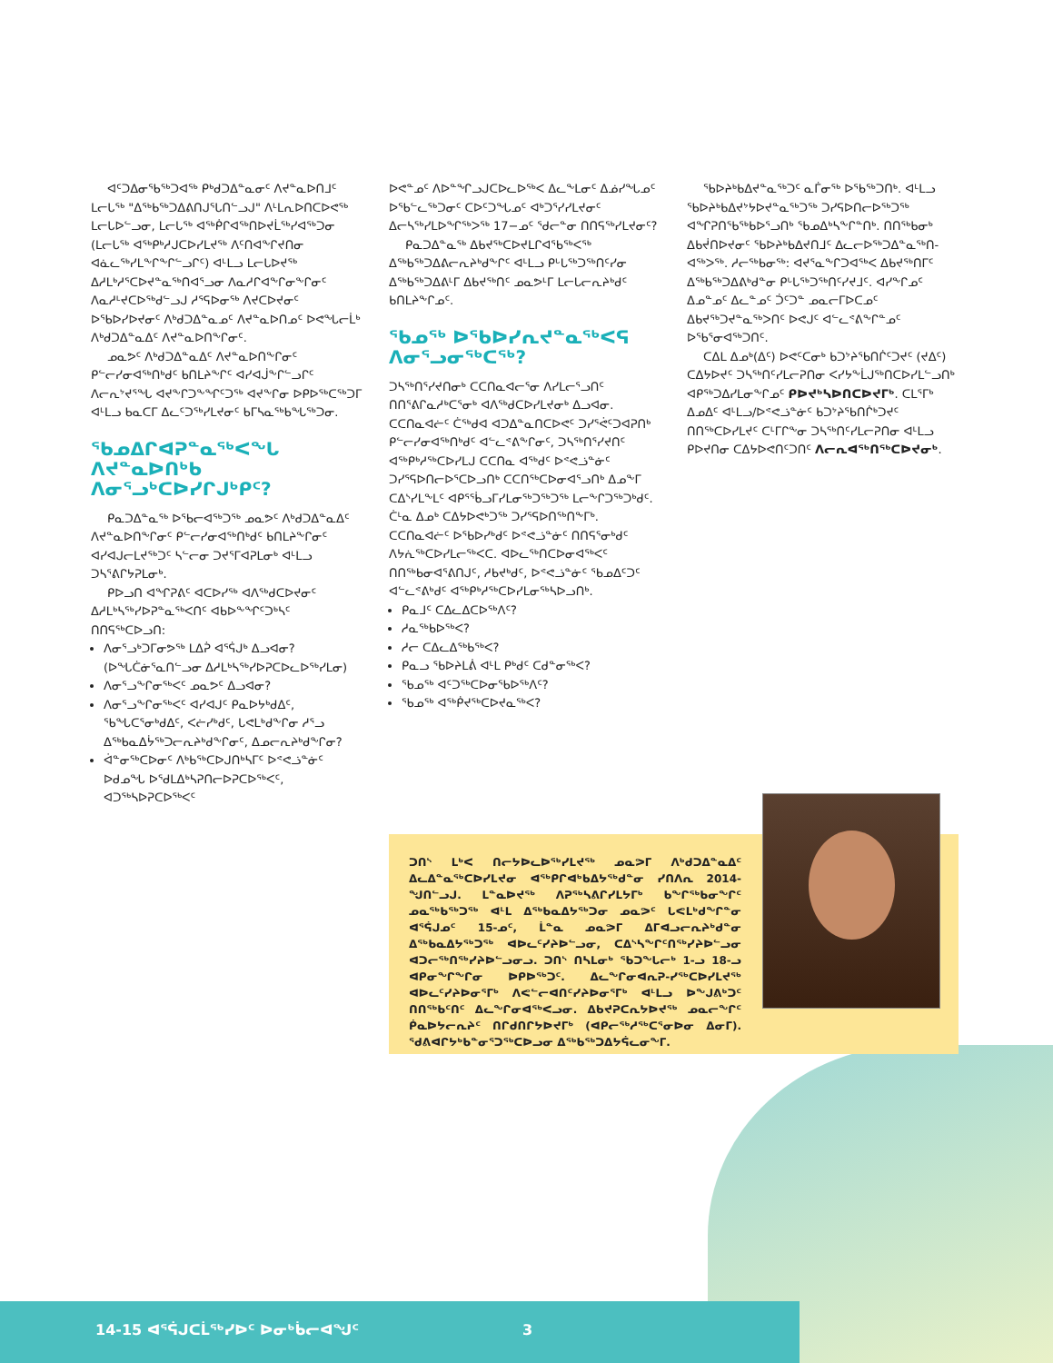ᐊᑦᑐᐃᓂᖃᖅᑐᐊᖅ ᑭᒃᑯᑐᐃᓐᓇᓂᑦ ᐱᔪᓐᓇᐅᑎᒧᑦ ᒪᓕᒐᖅ "ᐃᖅᑲᖅᑐᐃᕕᑎᒍᕐᒐᑎᓪᓗᒍ" ᐱᒻᒪᕆᐅᑎᑕᐅᕙᖅ ᒪᓕᒐᐅᓪᓗᓂ, ᒪᓕᒐᖅ ᐊᖅᑮᒋᐊᖅᑎᐅᔪᒫᖅᓯᐊᖅᑐᓂ (ᒪᓕᒐᖅ ᐊᖅᑭᒃᓱᒍᑕᐅᓯᒪᔪᖅ ᐱᑦᑎᐊᖕᒋᔪᑎᓂ ᐊᓈᓚᖅᓯᒪᖕᒋᖕᒋᓪᓗᒋᑦ) ᐊᒻᒪᓗ ᒪᓕᒐᐅᔪᖅ ᐃᓱᒪᒃᓱᕐᑕᐅᔪᓐᓇᖅᑎᐊᕐᓗᓂ ᐱᓇᓱᒋᐊᖕᒋᓂᖕᒋᓂᑦ ᐱᓇᓱᒻᔪᑕᐅᖅᑯᓪᓗᒍ ᓱᕐᕋᐅᓂᖅ ᐱᔪᑕᐅᔪᓂᑦ ᐅᖃᐅᓯᐅᔪᓂᑦ ᐱᒃᑯᑐᐃᓐᓇᓄᑦ ᐱᔪᓐᓇᐅᑎᓄᑦ ᐅᕙᖓᓕᒫᒃ ᐱᒃᑯᑐᐃᓐᓇᐃᑦ ᐱᔪᓐᓇᐅᑎᖕᒋᓂᑦ.
ᓄᓇᕗᑦ ᐱᒃᑯᑐᐃᓐᓇᐃᑦ ᐱᔪᓐᓇᐅᑎᖕᒋᓂᑦ ᑭᓪᓕᓯᓂᐊᖅᑎᒃᑯᑦ ᑲᑎᒪᔨᖕᒋᑦ ᐊᓯᐊᒎᖕᒋᓪᓗᒋᑦ ᐱᓕᕆᔾᔪᕐᖓ ᐊᔪᖕᒋᑐᖕᖏᑦᑐᖅ ᐊᔪᖕᒋᓂ ᐅᑭᐅᖅᑕᖅᑐᒥ ᐊᒻᒪᓗ ᑲᓇᑕᒥ ᐃᓚᑦᑐᖅᓯᒪᔪᓂᑦ ᑲᒥᓴᓇᖅᑲᖓᖅᑐᓂ.
ᖃᓄᐃᒋᐊᕈᓐᓇᖅᐸᖓ ᐱᔪᓐᓇᐅᑎᒃᑲ ᐱᓂᕐᓗᒃᑕᐅᓯᒋᒍᒃᑭᑦ?
ᑭᓇᑐᐃᓐᓇᖅ ᐅᖃᓕᐊᖅᑐᖅ ᓄᓇᕗᑦ ᐱᒃᑯᑐᐃᓐᓇᐃᑦ ᐱᔪᓐᓇᐅᑎᖕᒋᓂᑦ ᑭᓪᓕᓯᓂᐊᖅᑎᒃᑯᑦ ᑲᑎᒪᔨᖕᒋᓂᑦ ᐊᓯᐊᒍᓕᒪᔪᖅᑐᑦ ᓴᓪᓕᓂ ᑐᔪᕐᒥᐊᕈᒪᓂᒃ ᐊᒻᒪᓗ ᑐᓴᕐᕕᒋᔭᕈᒪᓂᒃ.
ᑭᐅᓗᑎ ᐊᖏᕈᕕᑦ ᐊᑕᐅᓯᖅ ᐊᐱᖅᑯᑕᐅᔪᓂᑦ ᐃᓱᒪᒃᓴᖅᓯᐅᕈᓐᓇᖅᐸᑎᑦ ᐊᑲᐅᖕᖏᑦᑐᒃᓴᑦ ᑎᑎᕋᖅᑕᐅᓗᑎ:
ᐱᓂᕐᓗᒃᑐᒥᓂᕗᖅ ᒪᐃᕉ ᐊᕐᕌᒍᒃ ᐃᓗᐊᓂ? (ᐅᖓᑖᓃᕐᓇᑎᓪᓗᓂ ᐃᓱᒪᒃᓴᖅᓯᐅᕈᑕᐅᓚᐅᖅᓯᒪᓂ)
ᐱᓂᕐᓗᖕᒋᓂᖅᐸᑦ ᓄᓇᕗᑦ ᐃᓗᐊᓂ?
ᐱᓂᕐᓗᖕᒋᓂᖅᐸᑦ ᐊᓯᐊᒍᑦ ᑭᓇᐅᔭᒃᑯᐃᑦ, ᖃᖓᑕᕐᓂᒃᑯᐃᑦ, ᐸᓖᓯᒃᑯᑦ, ᒐᕙᒪᒃᑯᖕᒋᓂ ᓱᕐᓗ ᐃᖅᑲᓇᐃᔮᖅᑐᓕᕆᔨᒃᑯᖕᒋᓂᑦ, ᐃᓄᓕᕆᔨᒃᑯᖕᒋᓂ?
ᐋᓐᓂᖅᑕᐅᓂᑦ ᐱᒃᑲᖅᑕᐅᒍᑎᒃᓴᒥᑦ ᐅᕝᕙᓘᓐᓃᑦ ᐅᑯᓄᖓ ᐅᖁᒪᐃᒃᓴᕈᑎᓕᐅᕈᑕᐅᖅᐸᑦ, ᐊᑐᖅᓴᐅᕈᑕᐅᖅᐸᑦ
ᐅᕙᓐᓄᑦ ᐱᐅᓐᖏᓗᒍᑕᐅᓚᐅᖅᐸ ᐃᓚᖕᒪᓂᑦ ᐃᓅᓯᖓᓄᑦ ᐅᖃᓪᓚᖅᑐᓂᑦ ᑕᐅᑦᑐᖓᓄᑦ ᐊᒃᑐᕐᓯᓯᒪᔪᓂᑦ ᐃᓕᓴᖅᓯᒪᐅᖏᖅᐳᖅ 17−ᓄᑦ ᖁᓕᓐᓂ ᑎᑎᕋᖅᓯᒪᔪᓂᑦ?
ᑭᓇᑐᐃᓐᓇᖅ ᐃᑲᔪᖅᑕᐅᔪᒪᒋᐊᖃᖅᐸᖅ ᐃᖅᑲᖅᑐᐃᕕᓕᕆᔨᒃᑯᖕᒋᑦ ᐊᒻᒪᓗ ᑭᒡᒐᖅᑐᖅᑎᑦᓯᓂ ᐃᖅᑲᖅᑐᐃᕕᒻᒥ ᐃᑲᔪᖅᑎᑦ ᓄᓇᕗᒻᒥ ᒪᓕᒐᓕᕆᔨᒃᑯᑦ ᑲᑎᒪᔨᖕᒋᓄᑦ.
ᖃᓄᖅ ᐅᖃᐅᓯᕆᔪᓐᓇᖅᐸᕋ ᐱᓂᕐᓗᓂᖅᑕᖅ?
ᑐᓴᖅᑎᕐᓯᔪᑎᓂᒃ ᑕᑕᑎᓇᐊᓕᕐᓂ ᐱᓯᒪᓕᕐᓗᑎᑦ ᑎᑎᕐᕕᒋᓇᓱᒃᑕᕐᓂᒃ ᐊᐱᖅᑯᑕᐅᓯᒪᔪᓂᒃ ᐃᓗᐊᓂ. ᑕᑕᑎᓇᐊᓖᑦ ᑖᖅᑯᐊ ᐊᑐᐃᓐᓇᑎᑕᐅᕙᑦ ᑐᓯᕐᕚᑦᑐᐊᕈᑎᒃ ᑭᓪᓕᓯᓂᐊᖅᑎᒃᑯᑦ ᐊᓪᓚᕝᕕᖕᒋᓂᑦ, ᑐᓴᖅᑎᕐᓯᔪᑎᑦ ᐊᖅᑭᒃᓱᖅᑕᐅᓯᒪᒍ ᑕᑕᑎᓇ ᐊᖅᑯᑦ ᐅᕝᕙᓘᓐᓃᑦ ᑐᓯᕐᕋᐅᑎᓕᐅᕐᑕᐅᓗᑎᒃ ᑕᑕᑎᖅᑕᐅᓂᐊᕐᓗᑎᒃ ᐃᓄᖕᒥ ᑕᐃᔅᓯᒪᖕᒪᑦ ᐊᑭᕐᖄᓗᒥᓯᒪᓂᖅᑐᖅᑐᖅ ᒪᓕᖕᒋᑐᖅᑐᒃᑯᑦ. ᑖᒻᓇ ᐃᓄᒃ ᑕᐃᔭᐅᕙᒃᑐᖅ ᑐᓯᕐᕋᐅᑎᖅᑎᖕᒥᒃ. ᑕᑕᑎᓇᐊᓖᑦ ᐅᖃᐅᓯᒃᑯᑦ ᐅᕝᕙᓘᓐᓃᑦ ᑎᑎᕋᕐᓂᒃᑯᑦ ᐱᔭᕇᖅᑕᐅᓯᒪᓕᖅᐸᑕ. ᐊᐅᓚᖅᑎᑕᐅᓂᐊᖅᐸᑦ ᑎᑎᖅᑲᓂᐊᕐᕕᑎᒍᑦ, ᓱᑲᔪᒃᑯᑦ, ᐅᕝᕙᓘᓐᓃᑦ ᖃᓄᐃᑦᑐᑦ ᐊᓪᓚᕝᕕᒃᑯᑦ ᐊᖅᑭᒃᓱᖅᑕᐅᓯᒪᓂᖅᓴᐅᓗᑎᒃ.
ᑭᓇᒧᑦ ᑕᐃᓚᐃᑕᐅᖅᐱᑦ?
ᓱᓇᖅᑲᐅᖅᐸ?
ᓱᓕ ᑕᐃᓚᐃᖅᑲᖅᐸ?
ᑭᓇᓗ ᖃᐅᔨᒪᕖ ᐊᒻᒪ ᑭᒃᑯᑦ ᑕᑯᓐᓂᖅᐸ?
ᖃᓄᖅ ᐊᑦᑐᖅᑕᐅᓂᖃᐅᖅᐱᑦ?
ᖃᓄᖅ ᐊᖅᑮᔪᖅᑕᐅᔪᓇᖅᐸ?
ᖃᐅᔨᒃᑲᐃᔪᓐᓇᖅᑐᑦ ᓇᒦᓂᖅ ᐅᖃᖅᑐᑎᒃ. ᐊᒻᒪᓗ ᖃᐅᔨᒃᑲᐃᔪᔾᔭᐅᔪᓐᓇᖅᑐᖅ ᑐᓯᕋᐅᑎᓕᐅᖅᑐᖅ ᐊᖏᕈᑎᖃᖅᑲᐅᕐᓗᑎᒃ ᖃᓄᐃᒃᓴᖕᒋᓐᑎᒃ. ᑎᑎᖅᑲᓂᒃ ᐃᑲᔫᑎᐅᔪᓂᑦ ᖃᐅᔨᒃᑲᐃᔪᑎᒧᑦ ᐃᓚᓕᐅᖅᑐᐃᓐᓇᖅᑎ-ᐊᖅᐳᖅ. ᓱᓕᖅᑲᓂᖅ: ᐊᔪᕐᓇᖕᒋᑐᐊᖅᐸ ᐃᑲᔪᖅᑎᒥᑦ ᐃᖅᑲᖅᑐᐃᕕᒃᑯᓐᓂ ᑭᒡᒐᖅᑐᖅᑎᑦᓯᔪᒧᑦ. ᐊᓯᖕᒋᓄᑦ ᐃᓄᓐᓄᑦ ᐃᓚᓐᓄᑦ ᑑᑦᑐᓐ ᓄᓇᓕᒥᐅᑕᓄᑦ ᐃᑲᔪᖅᑐᔪᓐᓇᖅᐳᑎᑦ ᐅᕙᒍᑦ ᐊᓪᓚᕝᕕᖕᒋᓐᓄᑦ ᐅᖃᕐᓂᐊᖅᑐᑎᑦ.
ᑕᐃᒪ ᐃᓄᒃ(ᐃᑦ) ᐅᕙᑦᑕᓂᒃ ᑲᑐᔾᔨᖃᑎᒌᑦᑐᔪᑦ (ᔪᐃᑦ) ᑕᐃᔭᐅᔪᑦ ᑐᓴᖅᑎᑦᓯᒪᓕᕈᑎᓂ ᐸᓯᔭᖕᒫᒍᖅᑎᑕᐅᓯᒪᓪᓗᑎᒃ ᐊᑭᖅᑐᐃᓯᒪᓂᖕᒋᓄᑦ ᑭᐅᔪᒃᓴᐅᑎᑕᐅᔪᒥᒃ. ᑕᒪᕐᒥᒃ ᐃᓄᐃᑦ ᐊᒻᒪᓗ/ᐅᕝᕙᓘᓐᓃᑦ ᑲᑐᔾᔨᖃᑎᒌᒃᑐᔪᑦ ᑎᑎᖅᑕᐅᓯᒪᔪᑦ ᑕᒻᒥᒋᖕᓂ ᑐᓴᖅᑎᑦᓯᒪᓕᕈᑎᓂ ᐊᒻᒪᓗ ᑭᐅᔪᑎᓂ ᑕᐃᔭᐅᕙᑎᑦᑐᑎᑦ ᐱᓕᕆᐊᖅᑎᖅᑕᐅᔪᓂᒃ.
ᑐᑎᔅ ᒪᒃᐸ ᑎᓕᔭᐅᓚᐅᖅᓯᒪᔪᖅ ᓄᓇᕗᒥ ᐱᒃᑯᑐᐃᓐᓇᐃᑦ ᐃᓚᐃᓐᓇᖅᑕᐅᓯᒪᔪᓂ ᐊᖅᑭᒋᐊᒃᑲᐃᔭᖅᑯᓐᓂ ᓯᑎᐱᕆ 2014-ᖑᑎᓪᓗᒍ. ᒪᓐᓇᐅᔪᖅ ᐱᕈᖅᓴᕕᒋᓯᒪᔭᒥᒃ ᑲᖕᒋᖅᑲᓂᖕᒋᑦ ᓄᓇᖅᑲᖅᑐᖅ ᐊᒻᒪ ᐃᖅᑲᓇᐃᔭᖅᑐᓂ ᓄᓇᕗᑦ ᒐᕙᒪᒃᑯᖕᒋᓐᓂ ᐊᕐᕌᒍᓄᑦ 15-ᓄᑦ, ᒫᓐᓇ ᓄᓇᕗᒥ ᐃᒥᐊᓗᓕᕆᔨᒃᑯᓐᓂ ᐃᖅᑲᓇᐃᔭᖅᑐᖅ ᐊᐅᓚᑦᓯᔨᐅᓪᓗᓂ, ᑕᐃᔅᓴᖕᒋᑦᑎᖅᓯᔨᐅᓪᓗᓂ ᐊᑐᓕᖅᑎᖅᓯᔨᐅᓪᓗᓂᓗ. ᑐᑎᔅ ᑎᓴᒪᓂᒃ ᖃᑐᖕᒐᓕᒃ 1-ᓗ 18-ᓗ ᐊᑭᓂᖕᒋᖕᒋᓂ ᐅᑭᐅᖅᑐᑦ. ᐃᓚᖕᒋᓂᐊᕆᕈ-ᓯᖅᑕᐅᓯᒪᔪᖅ ᐊᐅᓚᑦᓯᔨᐅᓂᕐᒥᒃ ᐱᕙᓪᓕᐊᑎᑦᓯᔨᐅᓂᕐᒥᒃ ᐊᒻᒪᓗ ᐅᖕᒍᕕᒃᑐᑦ ᑎᑎᖅᑲᑦᑎᑦ ᐃᓚᖕᒋᓂᐊᖅᐸᓗᓂ. ᐃᑲᔪᕈᑕᕆᔭᐅᔪᖅ ᓄᓇᓕᖕᒋᑦ ᑮᓇᐅᔭᓕᕆᔨᑦ ᑎᒋᑯᑎᒋᔭᐅᔪᒥᒃ (ᐊᑭᓕᖅᓱᖅᑕᕐᓂᐅᓂ ᐃᓂᒥ). ᖁᕕᐊᒋᔭᒃᑲᓐᓂᕐᑐᖅᑕᐅᓗᓂ ᐃᖅᑲᖅᑐᐃᔭᕌᓚᓂᖕᒥ.
14-15 ᐊᕐᕌᒍᑕᒫᖅᓯᐅᑦ ᐅᓂᒃᑳᓕᐊᖑᑦ 3